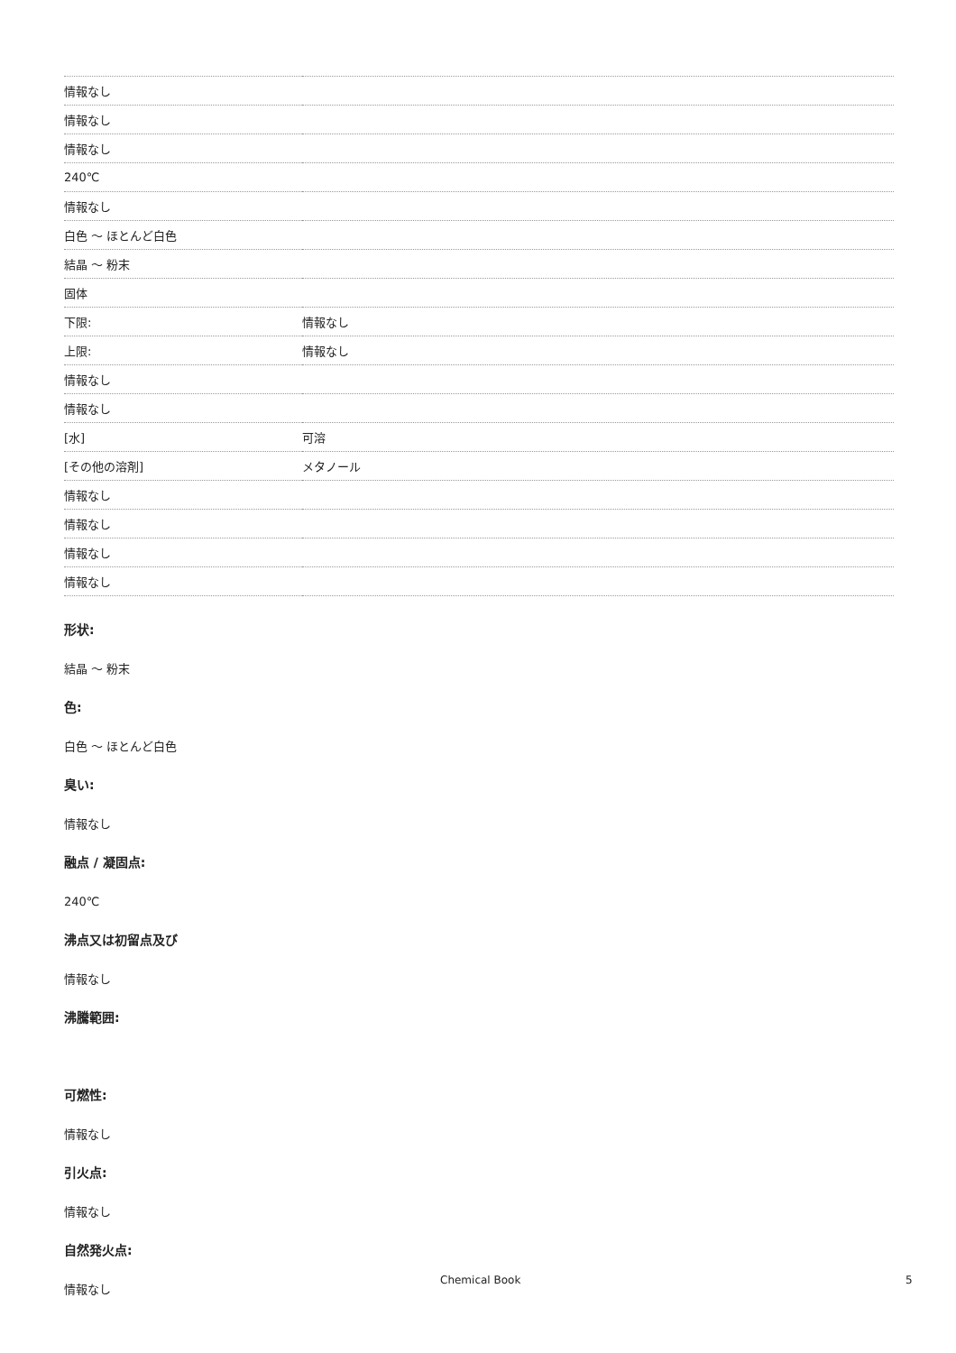| 情報なし | |
| 情報なし | |
| 情報なし | |
| 240℃ | |
| 情報なし | |
| 白色 〜 ほとんど白色 | |
| 結晶 〜 粉末 | |
| 固体 | |
| 下限: | 情報なし |
| 上限: | 情報なし |
| 情報なし | |
| 情報なし | |
| [水] | 可溶 |
| [その他の溶剤] | メタノール |
| 情報なし | |
| 情報なし | |
| 情報なし | |
| 情報なし | |
形状:
結晶 〜 粉末
色:
白色 〜 ほとんど白色
臭い:
情報なし
融点 / 凝固点:
240℃
沸点又は初留点及び
情報なし
沸騰範囲:
可燃性:
情報なし
引火点:
情報なし
自然発火点:
情報なし
Chemical Book 5